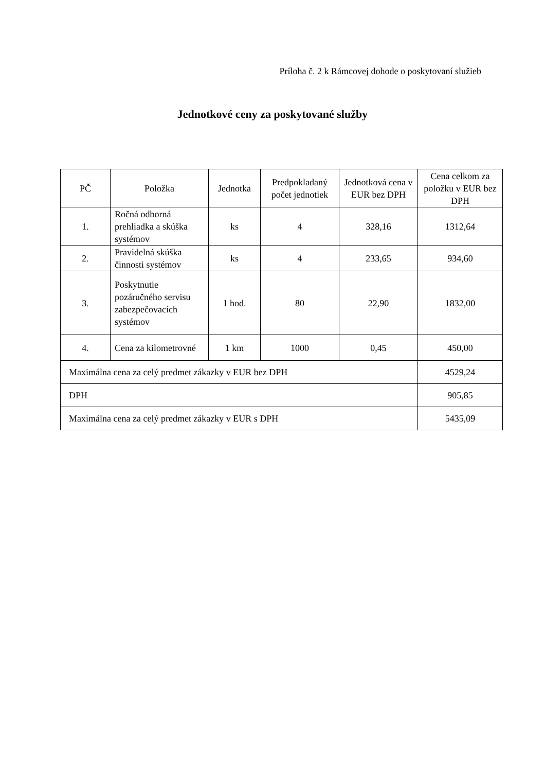Príloha č. 2 k Rámcovej dohode o poskytovaní služieb
Jednotkové ceny za poskytované služby
| PČ | Položka | Jednotka | Predpokladaný počet jednotiek | Jednotková cena v EUR bez DPH | Cena celkom za položku v EUR bez DPH |
| --- | --- | --- | --- | --- | --- |
| 1. | Ročná odborná prehliadka a skúška systémov | ks | 4 | 328,16 | 1312,64 |
| 2. | Pravidelná skúška činnosti systémov | ks | 4 | 233,65 | 934,60 |
| 3. | Poskytnutie pozáručného servisu zabezpečovacích systémov | 1 hod. | 80 | 22,90 | 1832,00 |
| 4. | Cena za kilometrovné | 1 km | 1000 | 0,45 | 450,00 |
| Maximálna cena za celý predmet zákazky v EUR bez DPH | | | | | 4529,24 |
| DPH | | | | | 905,85 |
| Maximálna cena za celý predmet zákazky v EUR s DPH | | | | | 5435,09 |